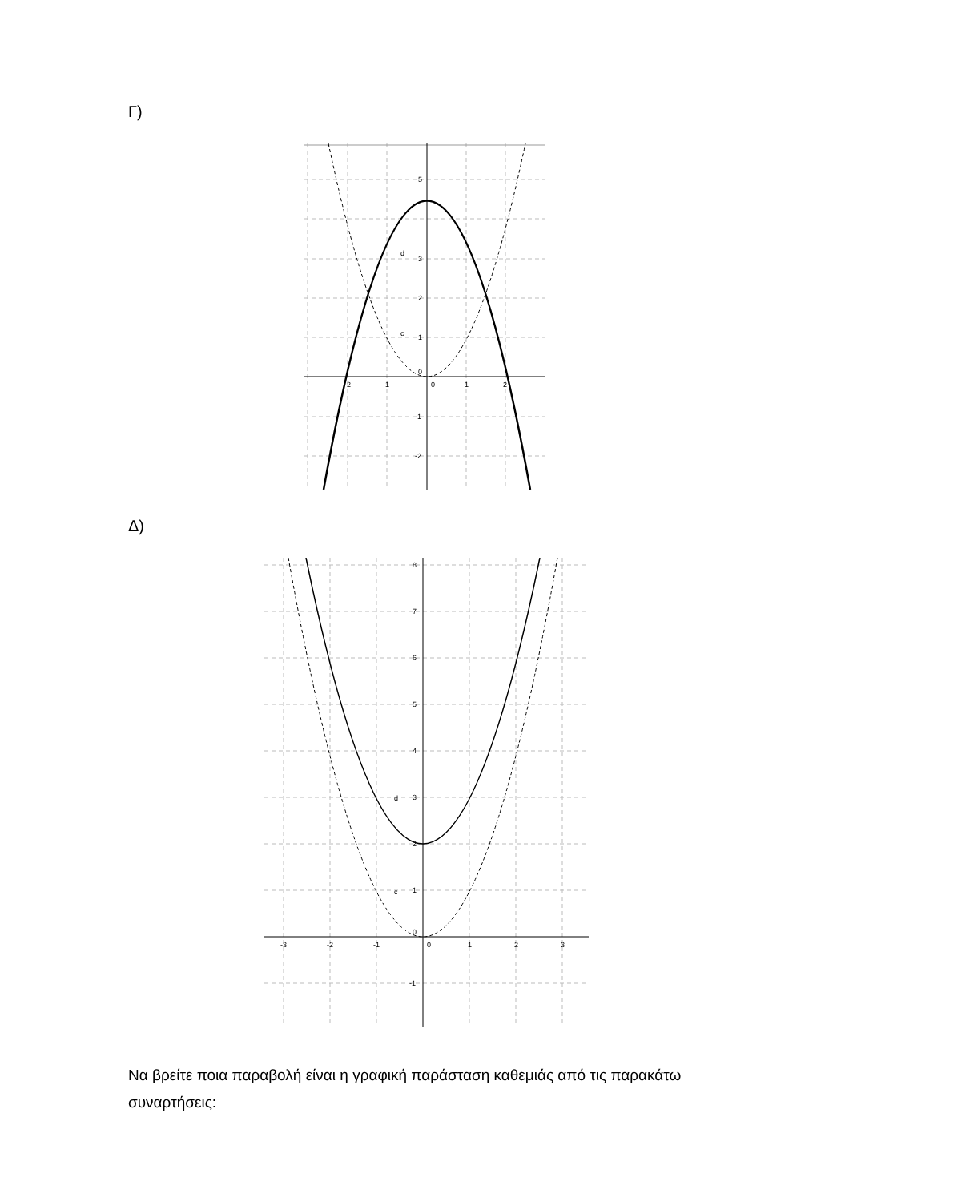Γ)
d
c
5
3
2
1
0
-1
-2
-2
-1
0
1
2
Δ)
d
c
8
7
6
5
4
3
2
1
0
-1
-3
-2
-1
0
1
2
3
Να βρείτε ποια παραβολή είναι η γραφική παράσταση καθεμιάς από τις παρακάτω συναρτήσεις: